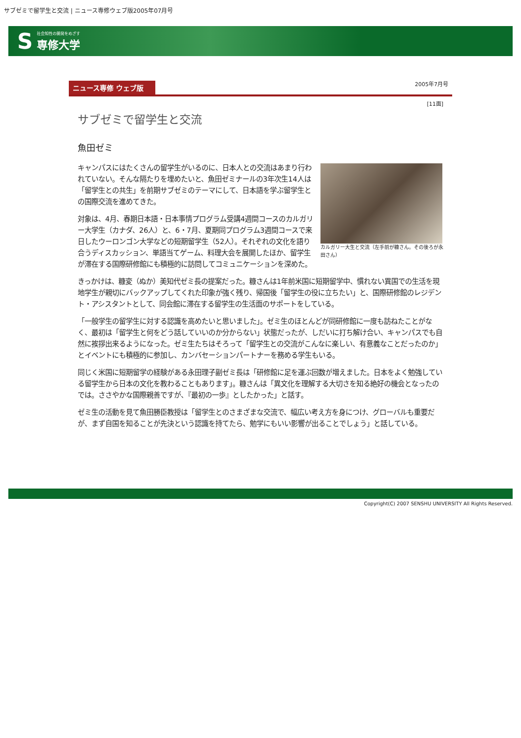サブゼミで留学生と交流 | ニュース専修ウェブ版2005年07月号
S社会知性の開発をめざす
専修大学
ニュース専修 ウェブ版
2005年7月号
[11面]
サブゼミで留学生と交流
魚田ゼミ
カルガリー大生と交流（左手前が糠さん。その後ろが永田さん）
キャンパスにはたくさんの留学生がいるのに、日本人との交流はあまり行われていない。そんな隔たりを埋めたいと、魚田ゼミナールの3年次生14人は「留学生との共生」を前期サブゼミのテーマにして、日本語を学ぶ留学生との国際交流を進めてきた。
対象は、4月、春期日本語・日本事情プログラム受講4週間コースのカルガリー大学生（カナダ、26人）と、6・7月、夏期同プログラム3週間コースで来日したウーロンゴン大学などの短期留学生（52人）。それぞれの文化を語り合うディスカッション、単語当てゲーム、料理大会を展開したほか、留学生が滞在する国際研修館にも積極的に訪問してコミュニケーションを深めた。
きっかけは、糠変（ぬか）美知代ゼミ長の提案だった。糠さんは1年前米国に短期留学中、慣れない異国での生活を現地学生が親切にバックアップしてくれた印象が強く残り、帰国後「留学生の役に立ちたい」と、国際研修館のレジデント・アシスタントとして、同会館に滞在する留学生の生活面のサポートをしている。
「一般学生の留学生に対する認識を高めたいと思いました」。ゼミ生のほとんどが同研修館に一度も訪ねたことがなく、最初は「留学生と何をどう話していいのか分からない」状態だったが、しだいに打ち解け合い、キャンパスでも自然に挨拶出来るようになった。ゼミ生たちはそろって「留学生との交流がこんなに楽しい、有意義なことだったのか」とイベントにも積極的に参加し、カンバセーションパートナーを務める学生もいる。
同じく米国に短期留学の経験がある永田理子副ゼミ長は「研修館に足を運ぶ回数が増えました。日本をよく勉強している留学生から日本の文化を教わることもあります」。糠さんは「異文化を理解する大切さを知る絶好の機会となったのでは。ささやかな国際親善ですが、『最初の一歩』としたかった」と話す。
ゼミ生の活動を見て魚田勝臣教授は「留学生とのさまざまな交流で、幅広い考え方を身につけ、グローバルも重要だが、まず自国を知ることが先決という認識を持てたら、勉学にもいい影響が出ることでしょう」と話している。
Copyright(C) 2007 SENSHU UNIVERSITY All Rights Reserved.